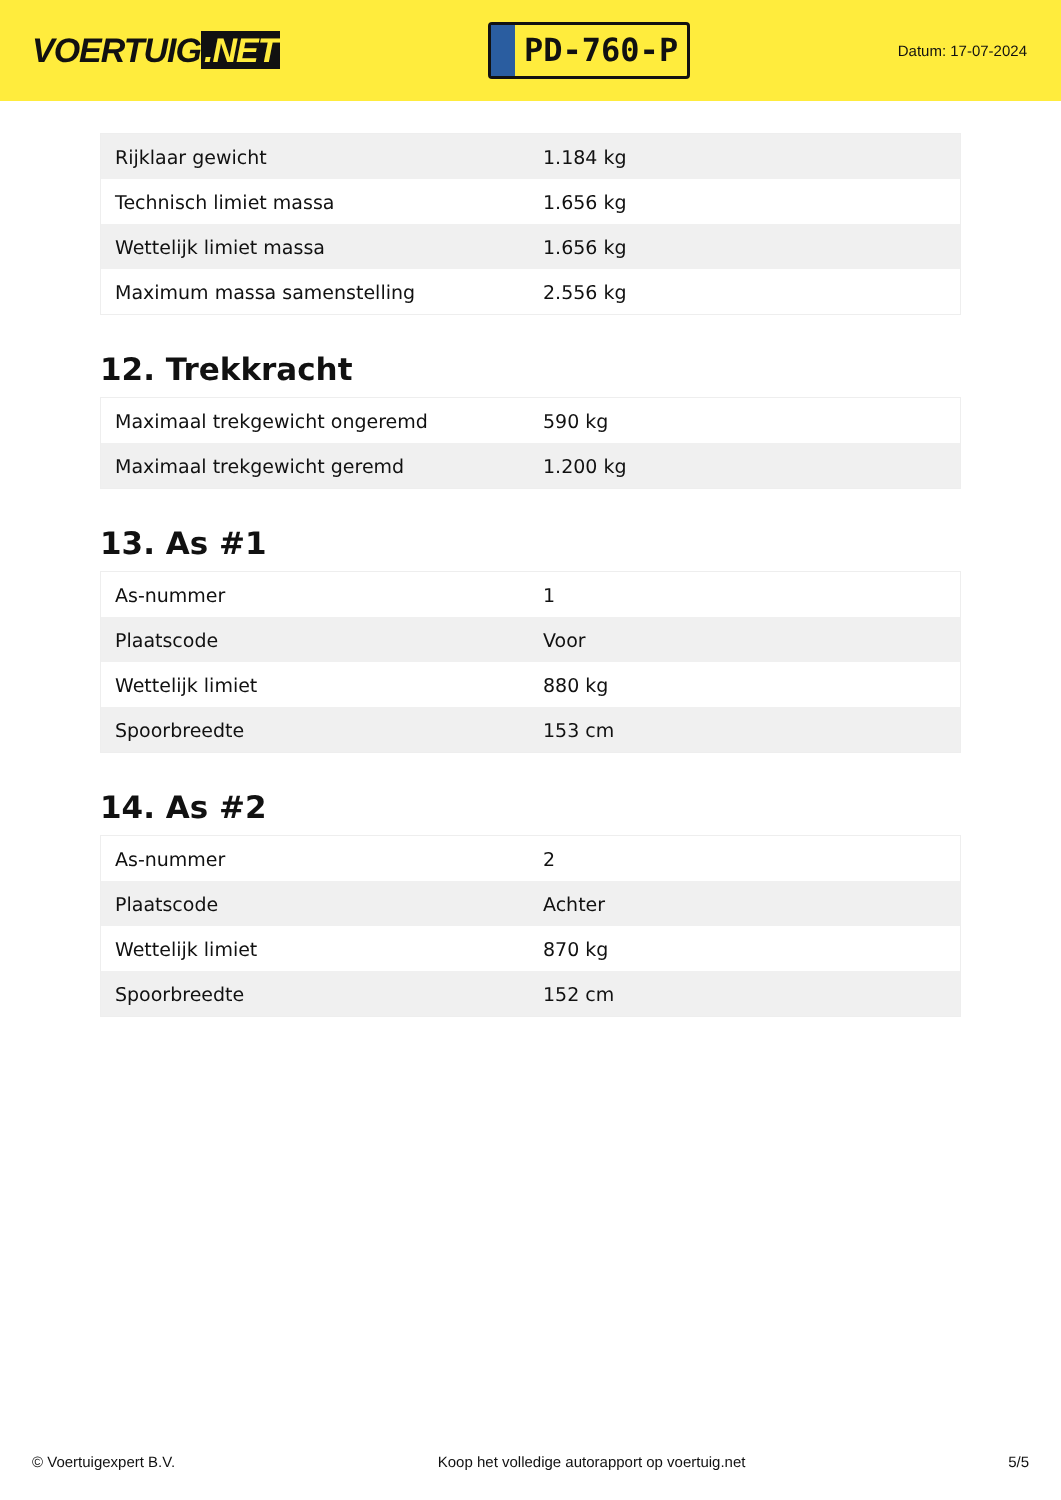VOERTUIG.NET
PD-760-P
Datum: 17-07-2024
| Rijklaar gewicht | 1.184 kg |
| Technisch limiet massa | 1.656 kg |
| Wettelijk limiet massa | 1.656 kg |
| Maximum massa samenstelling | 2.556 kg |
12. Trekkracht
| Maximaal trekgewicht ongeremd | 590 kg |
| Maximaal trekgewicht geremd | 1.200 kg |
13. As #1
| As-nummer | 1 |
| Plaatscode | Voor |
| Wettelijk limiet | 880 kg |
| Spoorbreedte | 153 cm |
14. As #2
| As-nummer | 2 |
| Plaatscode | Achter |
| Wettelijk limiet | 870 kg |
| Spoorbreedte | 152 cm |
© Voertuigexpert B.V. Koop het volledige autorapport op voertuig.net 5/5